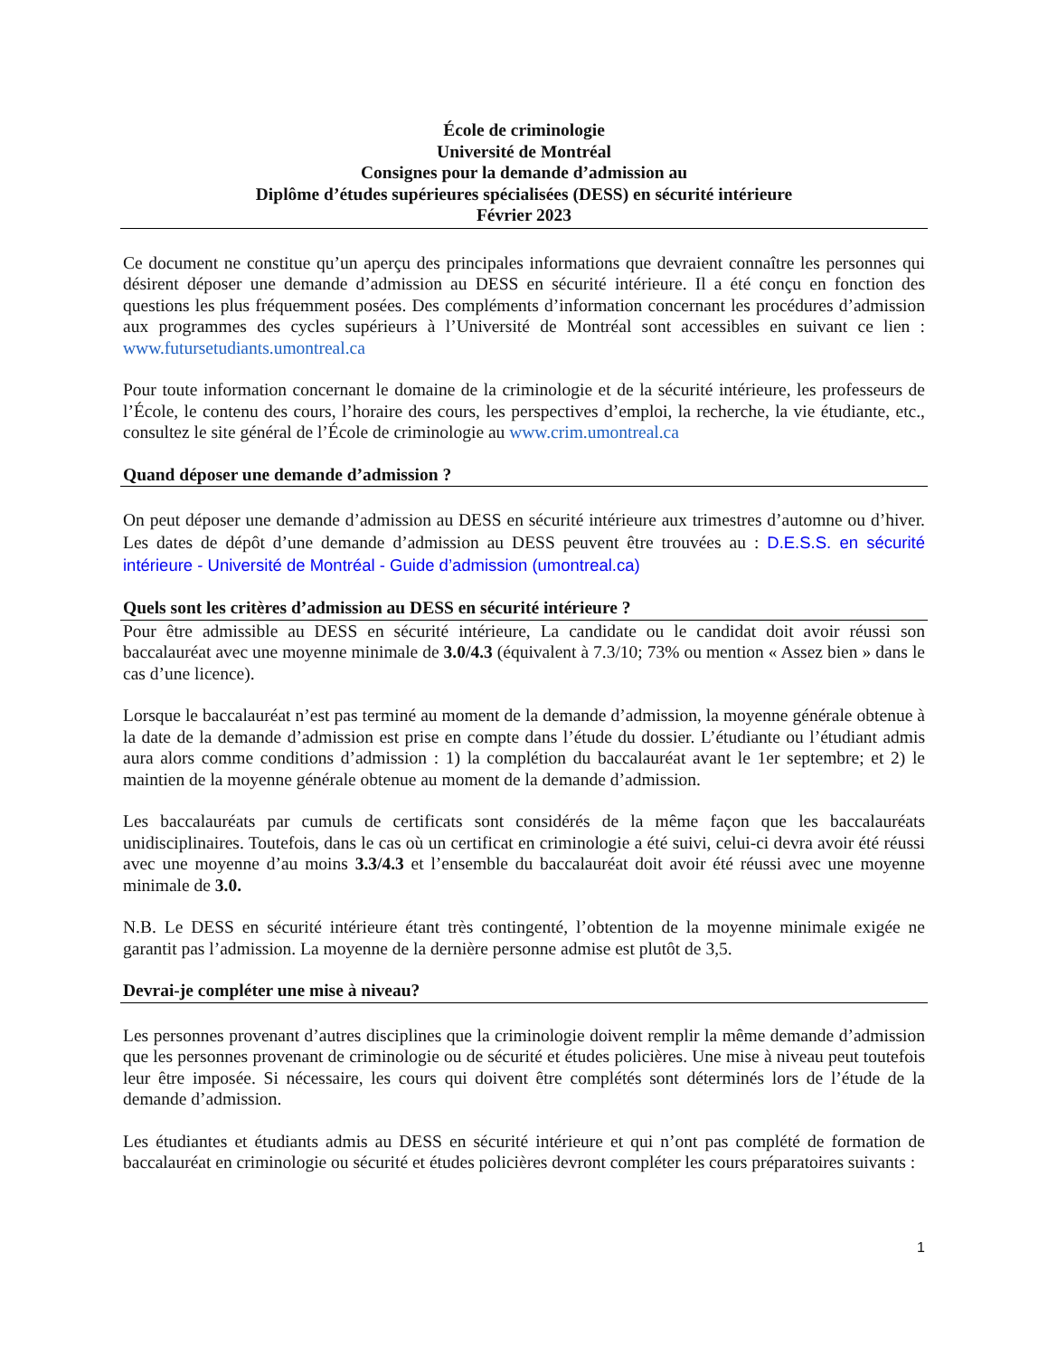École de criminologie
Université de Montréal
Consignes pour la demande d’admission au
Diplôme d’études supérieures spécialisées (DESS) en sécurité intérieure
Février 2023
Ce document ne constitue qu’un aperçu des principales informations que devraient connaître les personnes qui désirent déposer une demande d’admission au DESS en sécurité intérieure. Il a été conçu en fonction des questions les plus fréquemment posées. Des compléments d’information concernant les procédures d’admission aux programmes des cycles supérieurs à l’Université de Montréal sont accessibles en suivant ce lien : www.futursetudiants.umontreal.ca
Pour toute information concernant le domaine de la criminologie et de la sécurité intérieure, les professeurs de l’École, le contenu des cours, l’horaire des cours, les perspectives d’emploi, la recherche, la vie étudiante, etc., consultez le site général de l’École de criminologie au www.crim.umontreal.ca
Quand déposer une demande d’admission ?
On peut déposer une demande d’admission au DESS en sécurité intérieure aux trimestres d’automne ou d’hiver. Les dates de dépôt d’une demande d’admission au DESS peuvent être trouvées au : D.E.S.S. en sécurité intérieure - Université de Montréal - Guide d’admission (umontreal.ca)
Quels sont les critères d’admission au DESS en sécurité intérieure ?
Pour être admissible au DESS en sécurité intérieure, La candidate ou le candidat doit avoir réussi son baccalauréat avec une moyenne minimale de 3.0/4.3 (équivalent à 7.3/10; 73% ou mention « Assez bien » dans le cas d’une licence).
Lorsque le baccalauréat n’est pas terminé au moment de la demande d’admission, la moyenne générale obtenue à la date de la demande d’admission est prise en compte dans l’étude du dossier. L’étudiante ou l’étudiant admis aura alors comme conditions d’admission : 1) la complétion du baccalauréat avant le 1er septembre; et 2) le maintien de la moyenne générale obtenue au moment de la demande d’admission.
Les baccalauréats par cumuls de certificats sont considérés de la même façon que les baccalauréats unidisciplinaires. Toutefois, dans le cas où un certificat en criminologie a été suivi, celui-ci devra avoir été réussi avec une moyenne d’au moins 3.3/4.3 et l’ensemble du baccalauréat doit avoir été réussi avec une moyenne minimale de 3.0.
N.B. Le DESS en sécurité intérieure étant très contingenté, l’obtention de la moyenne minimale exigée ne garantit pas l’admission. La moyenne de la dernière personne admise est plutôt de 3,5.
Devrai-je compléter une mise à niveau?
Les personnes provenant d’autres disciplines que la criminologie doivent remplir la même demande d’admission que les personnes provenant de criminologie ou de sécurité et études policières. Une mise à niveau peut toutefois leur être imposée. Si nécessaire, les cours qui doivent être complétés sont déterminés lors de l’étude de la demande d’admission.
Les étudiantes et étudiants admis au DESS en sécurité intérieure et qui n’ont pas complété de formation de baccalauréat en criminologie ou sécurité et études policières devront compléter les cours préparatoires suivants :
1